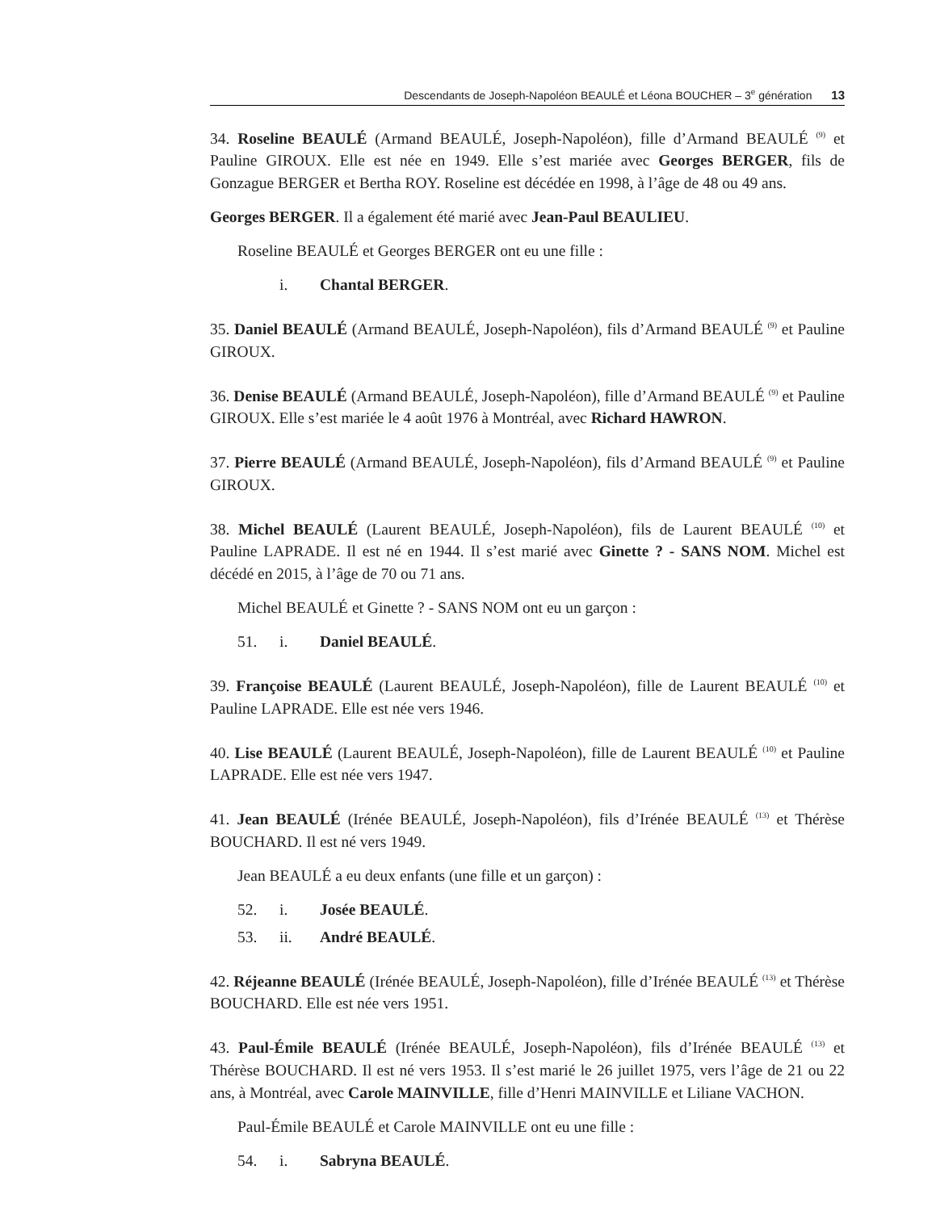Descendants de Joseph-Napoléon BEAULÉ et Léona BOUCHER – 3<sup>e</sup> génération 13
34. Roseline BEAULÉ (Armand BEAULÉ, Joseph-Napoléon), fille d’Armand BEAULÉ <sup>(9)</sup> et Pauline GIROUX. Elle est née en 1949. Elle s’est mariée avec Georges BERGER, fils de Gonzague BERGER et Bertha ROY. Roseline est décédée en 1998, à l’âge de 48 ou 49 ans.
Georges BERGER. Il a également été marié avec Jean-Paul BEAULIEU.
Roseline BEAULÉ et Georges BERGER ont eu une fille :
i. Chantal BERGER.
35. Daniel BEAULÉ (Armand BEAULÉ, Joseph-Napoléon), fils d’Armand BEAULÉ <sup>(9)</sup> et Pauline GIROUX.
36. Denise BEAULÉ (Armand BEAULÉ, Joseph-Napoléon), fille d’Armand BEAULÉ <sup>(9)</sup> et Pauline GIROUX. Elle s’est mariée le 4 août 1976 à Montréal, avec Richard HAWRON.
37. Pierre BEAULÉ (Armand BEAULÉ, Joseph-Napoléon), fils d’Armand BEAULÉ <sup>(9)</sup> et Pauline GIROUX.
38. Michel BEAULÉ (Laurent BEAULÉ, Joseph-Napoléon), fils de Laurent BEAULÉ <sup>(10)</sup> et Pauline LAPRADE. Il est né en 1944. Il s’est marié avec Ginette ? - SANS NOM. Michel est décédé en 2015, à l’âge de 70 ou 71 ans.
Michel BEAULÉ et Ginette ? - SANS NOM ont eu un garçon :
51. i. Daniel BEAULÉ.
39. Françoise BEAULÉ (Laurent BEAULÉ, Joseph-Napoléon), fille de Laurent BEAULÉ <sup>(10)</sup> et Pauline LAPRADE. Elle est née vers 1946.
40. Lise BEAULÉ (Laurent BEAULÉ, Joseph-Napoléon), fille de Laurent BEAULÉ <sup>(10)</sup> et Pauline LAPRADE. Elle est née vers 1947.
41. Jean BEAULÉ (Irénée BEAULÉ, Joseph-Napoléon), fils d’Irénée BEAULÉ <sup>(13)</sup> et Thérèse BOUCHARD. Il est né vers 1949.
Jean BEAULÉ a eu deux enfants (une fille et un garçon) :
52. i. Josée BEAULÉ.
53. ii. André BEAULÉ.
42. Réjeanne BEAULÉ (Irénée BEAULÉ, Joseph-Napoléon), fille d’Irénée BEAULÉ <sup>(13)</sup> et Thérèse BOUCHARD. Elle est née vers 1951.
43. Paul-Émile BEAULÉ (Irénée BEAULÉ, Joseph-Napoléon), fils d’Irénée BEAULÉ <sup>(13)</sup> et Thérèse BOUCHARD. Il est né vers 1953. Il s’est marié le 26 juillet 1975, vers l’âge de 21 ou 22 ans, à Montréal, avec Carole MAINVILLE, fille d’Henri MAINVILLE et Liliane VACHON.
Paul-Émile BEAULÉ et Carole MAINVILLE ont eu une fille :
54. i. Sabryna BEAULÉ.